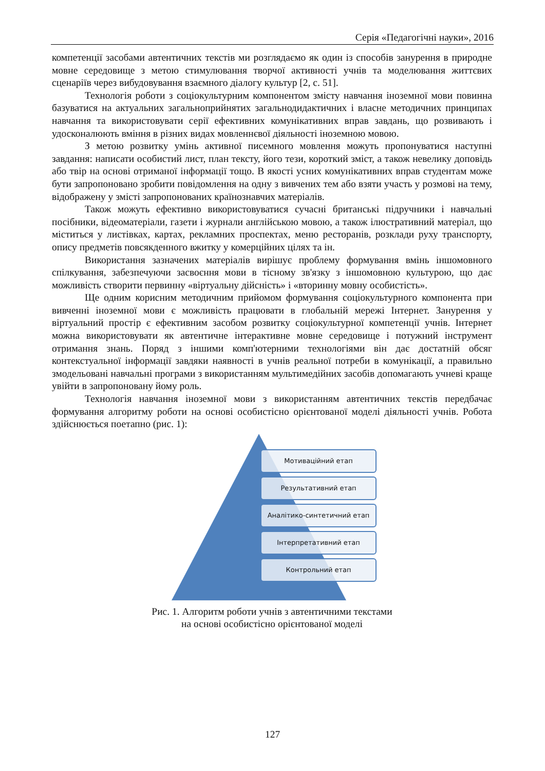Серія «Педагогічні науки», 2016
компетенції засобами автентичних текстів ми розглядаємо як один із способів занурення в природне мовне середовище з метою стимулювання творчої активності учнів та моделювання життєвих сценаріїв через вибудовування взаємного діалогу культур [2, с. 51].
Технологія роботи з соціокультурним компонентом змісту навчання іноземної мови повинна базуватися на актуальних загальноприйнятих загальнодидактичних і власне методичних принципах навчання та використовувати серії ефективних комунікативних вправ завдань, що розвивають і удосконалюють вміння в різних видах мовленнєвої діяльності іноземною мовою.
З метою розвитку умінь активної писемного мовлення можуть пропонуватися наступні завдання: написати особистий лист, план тексту, його тези, короткий зміст, а також невелику доповідь або твір на основі отриманої інформації тощо. В якості усних комунікативних вправ студентам може бути запропоновано зробити повідомлення на одну з вивчених тем або взяти участь у розмові на тему, відображену у змісті запропонованих країнознавчих матеріалів.
Також можуть ефективно використовуватися сучасні британські підручники і навчальні посібники, відеоматеріали, газети і журнали англійською мовою, а також ілюстративний матеріал, що міститься у листівках, картах, рекламних проспектах, меню ресторанів, розклади руху транспорту, опису предметів повсякденного вжитку у комерційних цілях та ін.
Використання зазначених матеріалів вирішує проблему формування вмінь іншомовного спілкування, забезпечуючи засвоєння мови в тісному зв'язку з іншомовною культурою, що дає можливість створити первинну «віртуальну дійсність» і «вторинну мовну особистість».
Ще одним корисним методичним прийомом формування соціокультурного компонента при вивченні іноземної мови є можливість працювати в глобальній мережі Інтернет. Занурення у віртуальний простір є ефективним засобом розвитку соціокультурної компетенції учнів. Інтернет можна використовувати як автентичне інтерактивне мовне середовище і потужний інструмент отримання знань. Поряд з іншими комп'ютерними технологіями він дає достатній обсяг контекстуальної інформації завдяки наявності в учнів реальної потреби в комунікації, а правильно змодельовані навчальні програми з використанням мультимедійних засобів допомагають учневі краще увійти в запропоновану йому роль.
Технологія навчання іноземної мови з використанням автентичних текстів передбачає формування алгоритму роботи на основі особистісно орієнтованої моделі діяльності учнів. Робота здійснюється поетапно (рис. 1):
Мотиваційний етап
Результативний етап
Аналітико-синтетичний етап
Інтерпретативний етап
Контрольний етап
Рис. 1. Алгоритм роботи учнів з автентичними текстами
на основі особистісно орієнтованої моделі
127